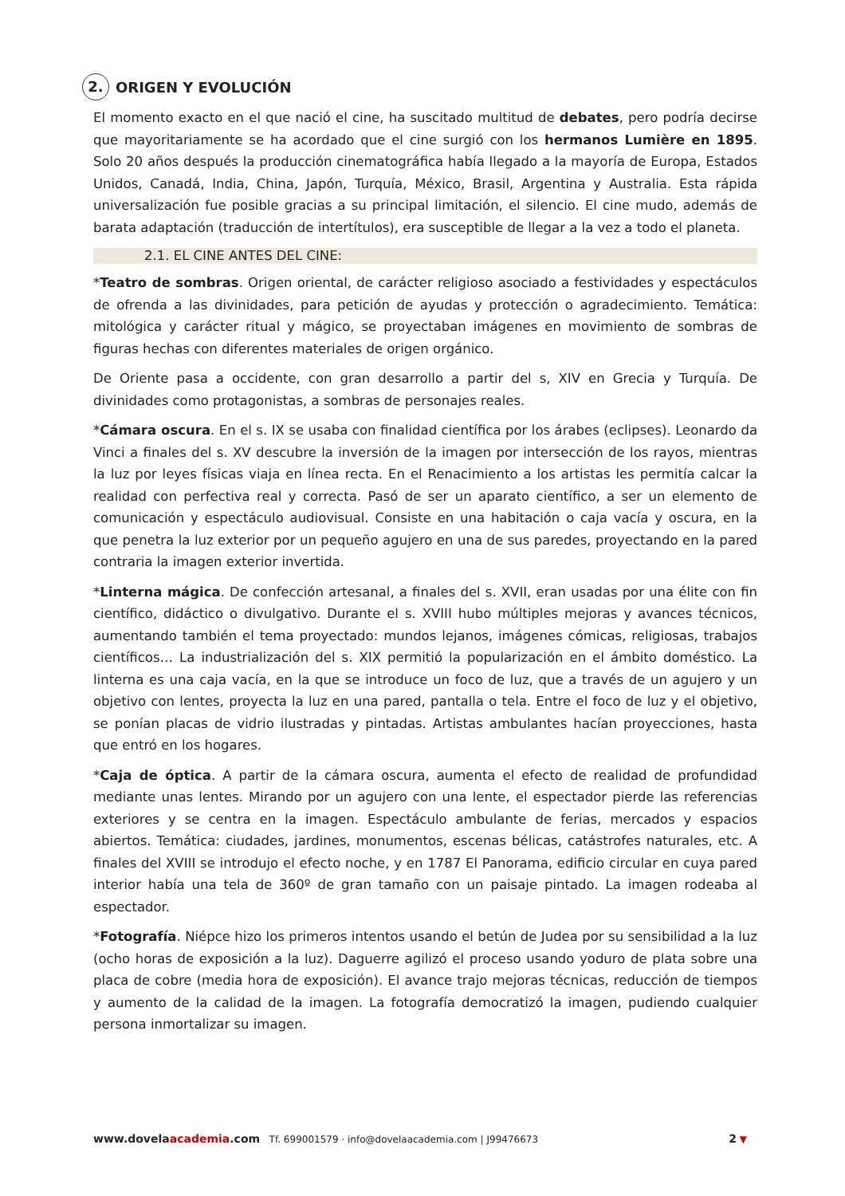2. ORIGEN Y EVOLUCIÓN
El momento exacto en el que nació el cine, ha suscitado multitud de debates, pero podría decirse que mayoritariamente se ha acordado que el cine surgió con los hermanos Lumière en 1895. Solo 20 años después la producción cinematográfica había llegado a la mayoría de Europa, Estados Unidos, Canadá, India, China, Japón, Turquía, México, Brasil, Argentina y Australia. Esta rápida universalización fue posible gracias a su principal limitación, el silencio. El cine mudo, además de barata adaptación (traducción de intertítulos), era susceptible de llegar a la vez a todo el planeta.
2.1. EL CINE ANTES DEL CINE:
*Teatro de sombras. Origen oriental, de carácter religioso asociado a festividades y espectáculos de ofrenda a las divinidades, para petición de ayudas y protección o agradecimiento. Temática: mitológica y carácter ritual y mágico, se proyectaban imágenes en movimiento de sombras de figuras hechas con diferentes materiales de origen orgánico.
De Oriente pasa a occidente, con gran desarrollo a partir del s, XIV en Grecia y Turquía. De divinidades como protagonistas, a sombras de personajes reales.
*Cámara oscura. En el s. IX se usaba con finalidad científica por los árabes (eclipses). Leonardo da Vinci a finales del s. XV descubre la inversión de la imagen por intersección de los rayos, mientras la luz por leyes físicas viaja en línea recta. En el Renacimiento a los artistas les permitía calcar la realidad con perfectiva real y correcta. Pasó de ser un aparato científico, a ser un elemento de comunicación y espectáculo audiovisual. Consiste en una habitación o caja vacía y oscura, en la que penetra la luz exterior por un pequeño agujero en una de sus paredes, proyectando en la pared contraria la imagen exterior invertida.
*Linterna mágica. De confección artesanal, a finales del s. XVII, eran usadas por una élite con fin científico, didáctico o divulgativo. Durante el s. XVIII hubo múltiples mejoras y avances técnicos, aumentando también el tema proyectado: mundos lejanos, imágenes cómicas, religiosas, trabajos científicos… La industrialización del s. XIX permitió la popularización en el ámbito doméstico. La linterna es una caja vacía, en la que se introduce un foco de luz, que a través de un agujero y un objetivo con lentes, proyecta la luz en una pared, pantalla o tela. Entre el foco de luz y el objetivo, se ponían placas de vidrio ilustradas y pintadas. Artistas ambulantes hacían proyecciones, hasta que entró en los hogares.
*Caja de óptica. A partir de la cámara oscura, aumenta el efecto de realidad de profundidad mediante unas lentes. Mirando por un agujero con una lente, el espectador pierde las referencias exteriores y se centra en la imagen. Espectáculo ambulante de ferias, mercados y espacios abiertos. Temática: ciudades, jardines, monumentos, escenas bélicas, catástrofes naturales, etc. A finales del XVIII se introdujo el efecto noche, y en 1787 El Panorama, edificio circular en cuya pared interior había una tela de 360º de gran tamaño con un paisaje pintado. La imagen rodeaba al espectador.
*Fotografía. Niépce hizo los primeros intentos usando el betún de Judea por su sensibilidad a la luz (ocho horas de exposición a la luz). Daguerre agilizó el proceso usando yoduro de plata sobre una placa de cobre (media hora de exposición). El avance trajo mejoras técnicas, reducción de tiempos y aumento de la calidad de la imagen. La fotografía democratizó la imagen, pudiendo cualquier persona inmortalizar su imagen.
www.dovelaacademia.com Tf. 699001579 · info@dovelaacademia.com | J99476673 2 ▼